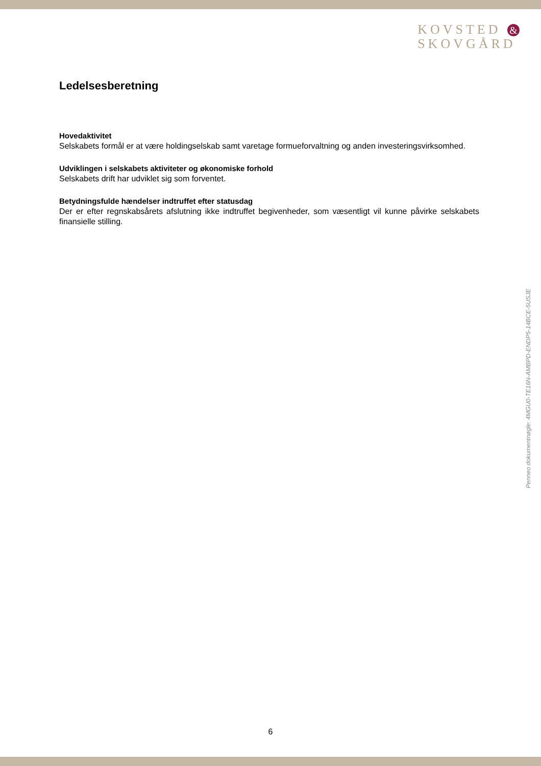KOVSTED &
SKOVGÅRD
Ledelsesberetning
Hovedaktivitet
Selskabets formål er at være holdingselskab samt varetage formueforvaltning og anden investeringsvirksomhed.
Udviklingen i selskabets aktiviteter og økonomiske forhold
Selskabets drift har udviklet sig som forventet.
Betydningsfulde hændelser indtruffet efter statusdag
Der er efter regnskabsårets afslutning ikke indtruffet begivenheder, som væsentligt vil kunne påvirke selskabets finansielle stilling.
Penneo dokumentnøgle: 4MGU0-TE16N-AMBPD-ENDP5-14BCE-5USJE
6